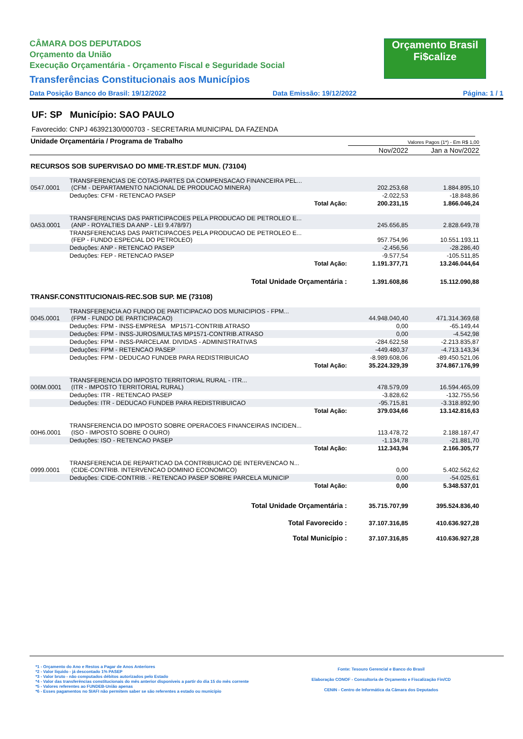Orçamento Brasil
Fi$calize
CÂMARA DOS DEPUTADOS
Orçamento da União
Execução Orçamentária - Orçamento Fiscal e Seguridade Social
Transferências Constitucionais aos Municípios
Data Posição Banco do Brasil: 19/12/2022 Data Emissão: 19/12/2022 Página: 1 / 1
UF: SP Município: SAO PAULO
Favorecido: CNPJ 46392130/000703 - SECRETARIA MUNICIPAL DA FAZENDA
| Unidade Orçamentária / Programa de Trabalho | Valores Pagos (1*) - Em R$ 1,00 | |
| | Nov/2022 | Jan a Nov/2022 |
RECURSOS SOB SUPERVISAO DO MME-TR.EST.DF MUN. (73104)
| 0547.0001 | TRANSFERENCIAS DE COTAS-PARTES DA COMPENSACAO FINANCEIRA PEL... (CFM - DEPARTAMENTO NACIONAL DE PRODUCAO MINERA) | | 202.253,68 | 1.884.895,10 |
| | Deduções: CFM - RETENCAO PASEP | | -2.022,53 | -18.848,86 |
| | | Total Ação: | 200.231,15 | 1.866.046,24 |
| 0A53.0001 | TRANSFERENCIAS DAS PARTICIPACOES PELA PRODUCAO DE PETROLEO E... (ANP - ROYALTIES DA ANP - LEI 9.478/97) | | 245.656,85 | 2.828.649,78 |
| | TRANSFERENCIAS DAS PARTICIPACOES PELA PRODUCAO DE PETROLEO E... (FEP - FUNDO ESPECIAL DO PETROLEO) | | 957.754,96 | 10.551.193,11 |
| | Deduções: ANP - RETENCAO PASEP | | -2.456,56 | -28.286,40 |
| | Deduções: FEP - RETENCAO PASEP | | -9.577,54 | -105.511,85 |
| | | Total Ação: | 1.191.377,71 | 13.246.044,64 |
| | Total Unidade Orçamentária : | | 1.391.608,86 | 15.112.090,88 |
TRANSF.CONSTITUCIONAIS-REC.SOB SUP. ME (73108)
| 0045.0001 | TRANSFERENCIA AO FUNDO DE PARTICIPACAO DOS MUNICIPIOS - FPM... (FPM - FUNDO DE PARTICIPACAO) | | 44.948.040,40 | 471.314.369,68 |
| | Deduções: FPM - INSS-EMPRESA MP1571-CONTRIB.ATRASO | | 0,00 | -65.149,44 |
| | Deduções: FPM - INSS-JUROS/MULTAS MP1571-CONTRIB.ATRASO | | 0,00 | -4.542,98 |
| | Deduções: FPM - INSS-PARCELAM. DIVIDAS - ADMINISTRATIVAS | | -284.622,58 | -2.213.835,87 |
| | Deduções: FPM - RETENCAO PASEP | | -449.480,37 | -4.713.143,34 |
| | Deduções: FPM - DEDUCAO FUNDEB PARA REDISTRIBUICAO | | -8.989.608,06 | -89.450.521,06 |
| | | Total Ação: | 35.224.329,39 | 374.867.176,99 |
| 006M.0001 | TRANSFERENCIA DO IMPOSTO TERRITORIAL RURAL - ITR... (ITR - IMPOSTO TERRITORIAL RURAL) | | 478.579,09 | 16.594.465,09 |
| | Deduções: ITR - RETENCAO PASEP | | -3.828,62 | -132.755,56 |
| | Deduções: ITR - DEDUCAO FUNDEB PARA REDISTRIBUICAO | | -95.715,81 | -3.318.892,90 |
| | | Total Ação: | 379.034,66 | 13.142.816,63 |
| 00H6.0001 | TRANSFERENCIA DO IMPOSTO SOBRE OPERACOES FINANCEIRAS INCIDEN... (ISO - IMPOSTO SOBRE O OURO) | | 113.478,72 | 2.188.187,47 |
| | Deduções: ISO - RETENCAO PASEP | | -1.134,78 | -21.881,70 |
| | | Total Ação: | 112.343,94 | 2.166.305,77 |
| 0999.0001 | TRANSFERENCIA DE REPARTICAO DA CONTRIBUICAO DE INTERVENCAO N... (CIDE-CONTRIB. INTERVENCAO DOMINIO ECONOMICO) | | 0,00 | 5.402.562,62 |
| | Deduções: CIDE-CONTRIB. - RETENCAO PASEP SOBRE PARCELA MUNICIP | | 0,00 | -54.025,61 |
| | | Total Ação: | 0,00 | 5.348.537,01 |
| | Total Unidade Orçamentária : | | 35.715.707,99 | 395.524.836,40 |
| | Total Favorecido : | | 37.107.316,85 | 410.636.927,28 |
| | Total Município : | | 37.107.316,85 | 410.636.927,28 |
*1 - Orçamento do Ano e Restos a Pagar de Anos Anteriores
*2 - Valor líquido - já descontado 1% PASEP
*3 - Valor bruto - não computados débitos autorizados pelo Estado
*4 - Valor das transferências constitucionais do mês anterior disponíveis a partir do dia 15 do mês corrente
*5 - Valores referentes ao FUNDEB-União apenas
*6 - Esses pagamentos no SIAFI não permitem saber se são referentes a estado ou município
Fonte: Tesouro Gerencial e Banco do Brasil
Elaboração CONOF - Consultoria de Orçamento e Fiscalização Fin/CD
CENIN - Centro de Informática da Câmara dos Deputados